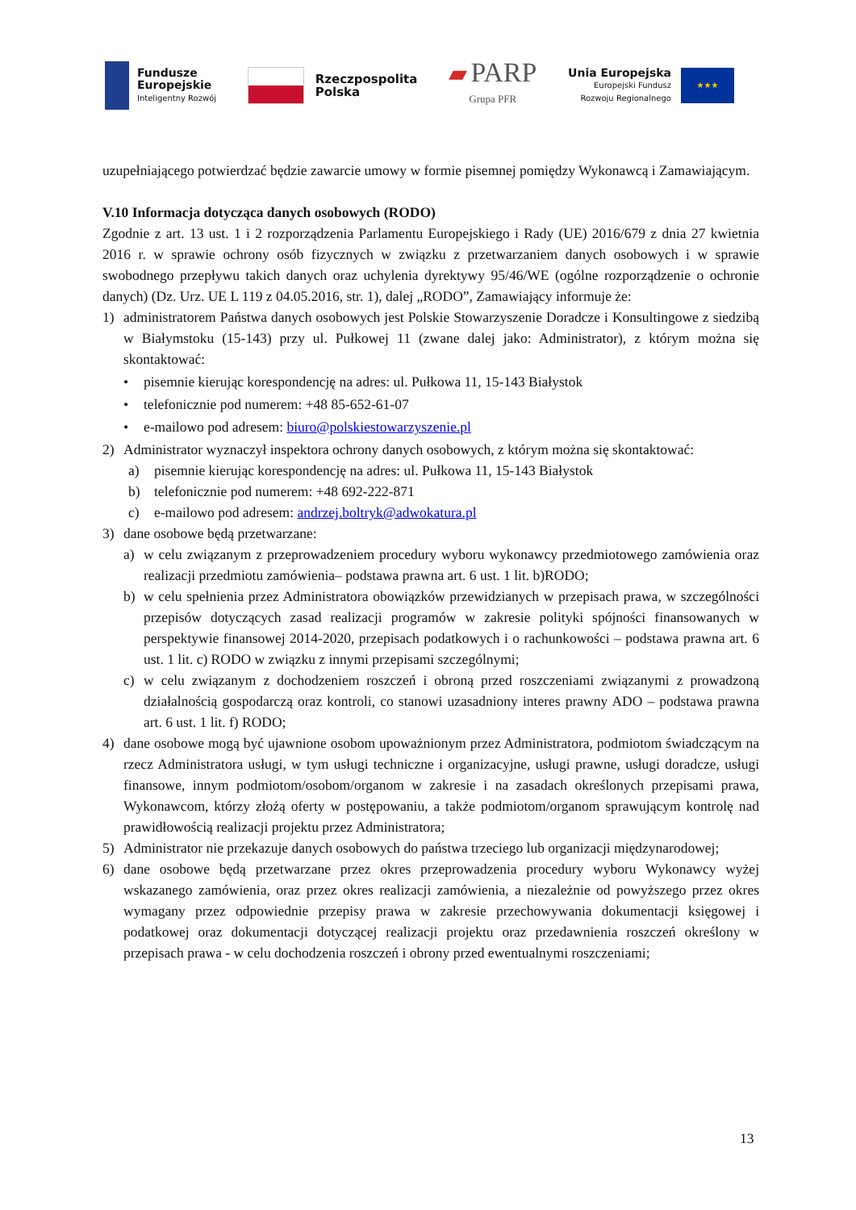Fundusze
Europejskie
Inteligentny Rozwój
Rzeczpospolita
Polska
▰ PARP
Grupa PFR
Unia Europejska
Europejski Fundusz
Rozwoju Regionalnego
★★★
uzupełniającego potwierdzać będzie zawarcie umowy w formie pisemnej pomiędzy Wykonawcą i Zamawiającym.
V.10 Informacja dotycząca danych osobowych (RODO)
Zgodnie z art. 13 ust. 1 i 2 rozporządzenia Parlamentu Europejskiego i Rady (UE) 2016/679 z dnia 27 kwietnia 2016 r. w sprawie ochrony osób fizycznych w związku z przetwarzaniem danych osobowych i w sprawie swobodnego przepływu takich danych oraz uchylenia dyrektywy 95/46/WE (ogólne rozporządzenie o ochronie danych) (Dz. Urz. UE L 119 z 04.05.2016, str. 1), dalej „RODO”, Zamawiający informuje że:
1) administratorem Państwa danych osobowych jest Polskie Stowarzyszenie Doradcze i Konsultingowe z siedzibą w Białymstoku (15-143) przy ul. Pułkowej 11 (zwane dalej jako: Administrator), z którym można się skontaktować:
• pisemnie kierując korespondencję na adres: ul. Pułkowa 11, 15-143 Białystok
• telefonicznie pod numerem: +48 85-652-61-07
• e-mailowo pod adresem: biuro@polskiestowarzyszenie.pl
2) Administrator wyznaczył inspektora ochrony danych osobowych, z którym można się skontaktować:
a) pisemnie kierując korespondencję na adres: ul. Pułkowa 11, 15-143 Białystok
b) telefonicznie pod numerem: +48 692-222-871
c) e-mailowo pod adresem: andrzej.boltryk@adwokatura.pl
3) dane osobowe będą przetwarzane:
a) w celu związanym z przeprowadzeniem procedury wyboru wykonawcy przedmiotowego zamówienia oraz realizacji przedmiotu zamówienia– podstawa prawna art. 6 ust. 1 lit. b)RODO;
b) w celu spełnienia przez Administratora obowiązków przewidzianych w przepisach prawa, w szczególności przepisów dotyczących zasad realizacji programów w zakresie polityki spójności finansowanych w perspektywie finansowej 2014-2020, przepisach podatkowych i o rachunkowości – podstawa prawna art. 6 ust. 1 lit. c) RODO w związku z innymi przepisami szczególnymi;
c) w celu związanym z dochodzeniem roszczeń i obroną przed roszczeniami związanymi z prowadzoną działalnością gospodarczą oraz kontroli, co stanowi uzasadniony interes prawny ADO – podstawa prawna art. 6 ust. 1 lit. f) RODO;
4) dane osobowe mogą być ujawnione osobom upoważnionym przez Administratora, podmiotom świadczącym na rzecz Administratora usługi, w tym usługi techniczne i organizacyjne, usługi prawne, usługi doradcze, usługi finansowe, innym podmiotom/osobom/organom w zakresie i na zasadach określonych przepisami prawa, Wykonawcom, którzy złożą oferty w postępowaniu, a także podmiotom/organom sprawującym kontrolę nad prawidłowością realizacji projektu przez Administratora;
5) Administrator nie przekazuje danych osobowych do państwa trzeciego lub organizacji międzynarodowej;
6) dane osobowe będą przetwarzane przez okres przeprowadzenia procedury wyboru Wykonawcy wyżej wskazanego zamówienia, oraz przez okres realizacji zamówienia, a niezależnie od powyższego przez okres wymagany przez odpowiednie przepisy prawa w zakresie przechowywania dokumentacji księgowej i podatkowej oraz dokumentacji dotyczącej realizacji projektu oraz przedawnienia roszczeń określony w przepisach prawa - w celu dochodzenia roszczeń i obrony przed ewentualnymi roszczeniami;
13